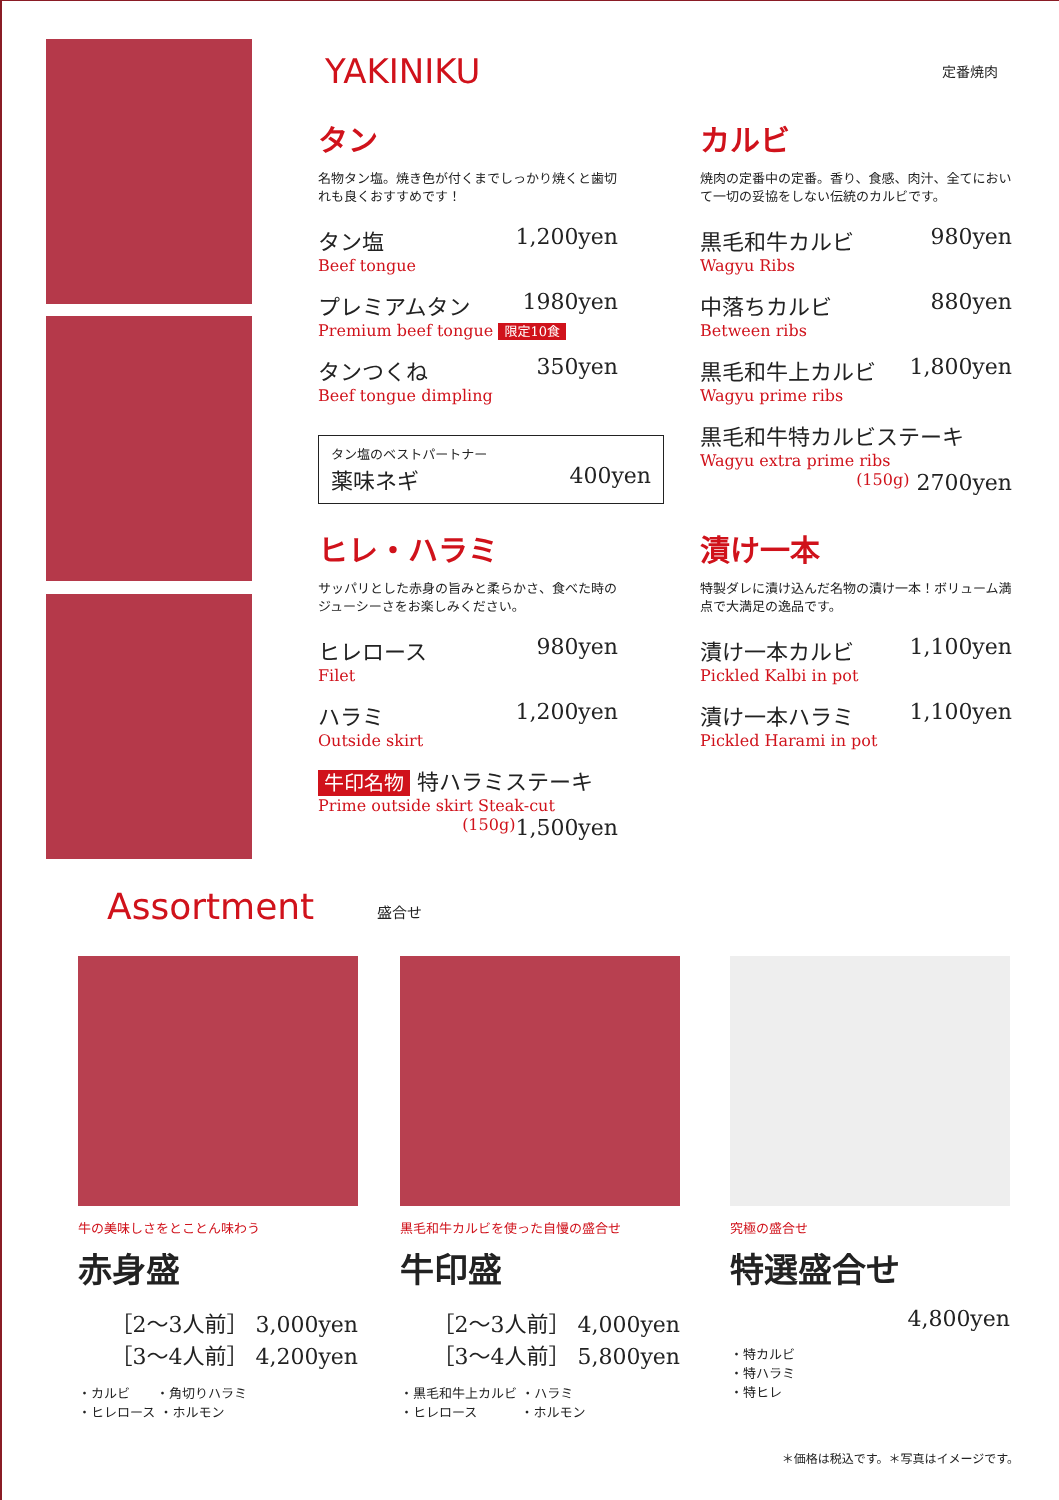YAKINIKU 定番焼肉
タン
名物タン塩。焼き色が付くまでしっかり焼くと歯切れも良くおすすめです！
タン塩 1,200yen
Beef tongue
プレミアムタン 1980yen
Premium beef tongue 限定10食
タンつくね 350yen
Beef tongue dimpling
タン塩のベストパートナー
薬味ネギ 400yen
カルビ
焼肉の定番中の定番。香り、食感、肉汁、全てにおいて一切の妥協をしない伝統のカルビです。
黒毛和牛カルビ 980yen
Wagyu Ribs
中落ちカルビ 880yen
Between ribs
黒毛和牛上カルビ 1,800yen
Wagyu prime ribs
黒毛和牛特カルビステーキ
Wagyu extra prime ribs
(150g) 2700yen
ヒレ・ハラミ
サッパリとした赤身の旨みと柔らかさ、食べた時のジューシーさをお楽しみください。
ヒレロース 980yen
Filet
ハラミ 1,200yen
Outside skirt
牛印名物 特ハラミステーキ
Prime outside skirt Steak-cut
(150g) 1,500yen
漬け一本
特製ダレに漬け込んだ名物の漬け一本！ボリューム満点で大満足の逸品です。
漬け一本カルビ 1,100yen
Pickled Kalbi in pot
漬け一本ハラミ 1,100yen
Pickled Harami in pot
Assortment 盛合せ
牛の美味しさをとことん味わう
赤身盛
［2〜3人前］ 3,000yen
［3〜4人前］ 4,200yen
・カルビ　　・角切りハラミ
・ヒレロース ・ホルモン
黒毛和牛カルビを使った自慢の盛合せ
牛印盛
［2〜3人前］ 4,000yen
［3〜4人前］ 5,800yen
・黒毛和牛上カルビ ・ハラミ
・ヒレロース　　　 ・ホルモン
究極の盛合せ
特選盛合せ
4,800yen
・特カルビ
・特ハラミ
・特ヒレ
＊価格は税込です。＊写真はイメージです。